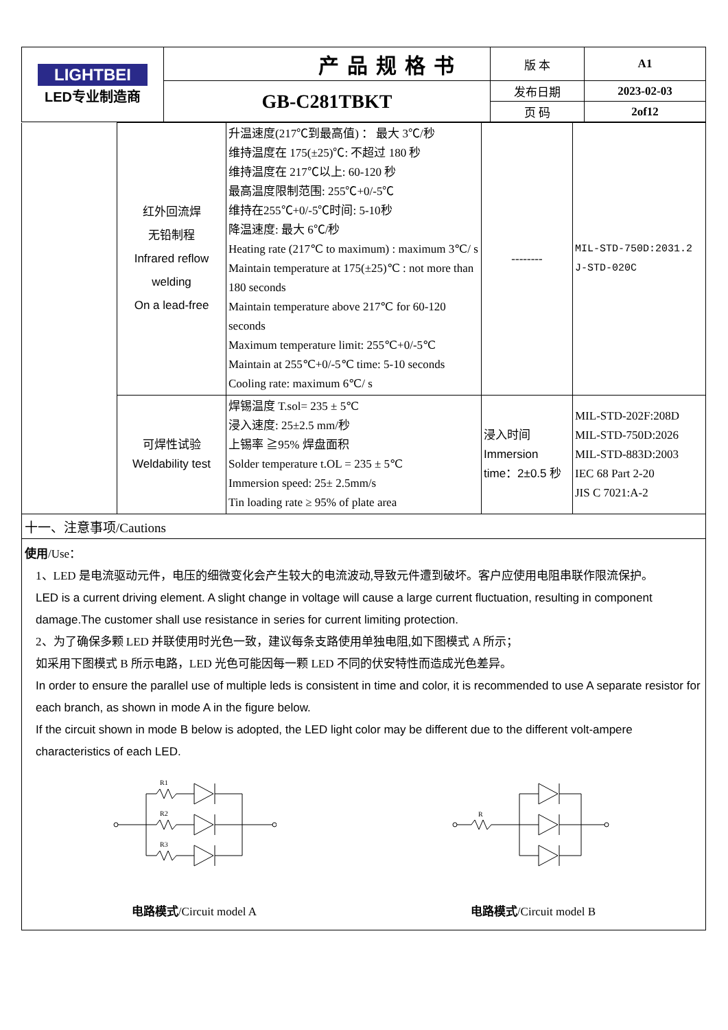| LIGHTBEI LED专业制造商 | 产品规格书 | 版 本 | A1 |
| | GB-C281TBKT | 发布日期 | 2023-02-03 |
| | | 页 码 | 2of12 |
| | 红外回流焊 无铅制程 Infrared reflow welding On a lead-free | 升温速度(217℃到最高值) ： 最大 3℃/秒 维持温度在 175(±25)℃: 不超过 180 秒 维持温度在 217℃以上: 60-120 秒 最高温度限制范围: 255℃+0/-5℃ 维持在255℃+0/-5℃时间: 5-10秒 降温速度: 最大 6℃/秒 Heating rate (217℃ to maximum) : maximum 3℃/ s Maintain temperature at 175(±25)℃ : not more than 180 seconds Maintain temperature above 217℃ for 60-120 seconds Maximum temperature limit: 255℃+0/-5℃ Maintain at 255℃+0/-5℃ time: 5-10 seconds Cooling rate: maximum 6℃/ s | -------- | MIL-STD-750D:2031.2 J-STD-020C |
| | 可焊性试验 Weldability test | 焊锡温度 T.sol= 235 ± 5℃ 浸入速度: 25±2.5 mm/秒 上锡率 ≧95% 焊盘面积 Solder temperature t.OL = 235 ± 5℃ Immersion speed: 25± 2.5mm/s Tin loading rate ≥ 95% of plate area | 浸入时间 Immersion time：2±0.5 秒 | MIL-STD-202F:208D MIL-STD-750D:2026 MIL-STD-883D:2003 IEC 68 Part 2-20 JIS C 7021:A-2 |
十一、注意事项/Cautions
使用/Use：
1、LED 是电流驱动元件，电压的细微变化会产生较大的电流波动,导致元件遭到破坏。客户应使用电阻串联作限流保护。
LED is a current driving element. A slight change in voltage will cause a large current fluctuation, resulting in component damage.The customer shall use resistance in series for current limiting protection.
2、为了确保多颗 LED 并联使用时光色一致，建议每条支路使用单独电阻,如下图模式 A 所示；
如采用下图模式 B 所示电路，LED 光色可能因每一颗 LED 不同的伏安特性而造成光色差异。
In order to ensure the parallel use of multiple leds is consistent in time and color, it is recommended to use A separate resistor for each branch, as shown in mode A in the figure below.
If the circuit shown in mode B below is adopted, the LED light color may be different due to the different volt-ampere characteristics of each LED.
R1
R2
R3
电路模式/Circuit model A
R
电路模式/Circuit model B